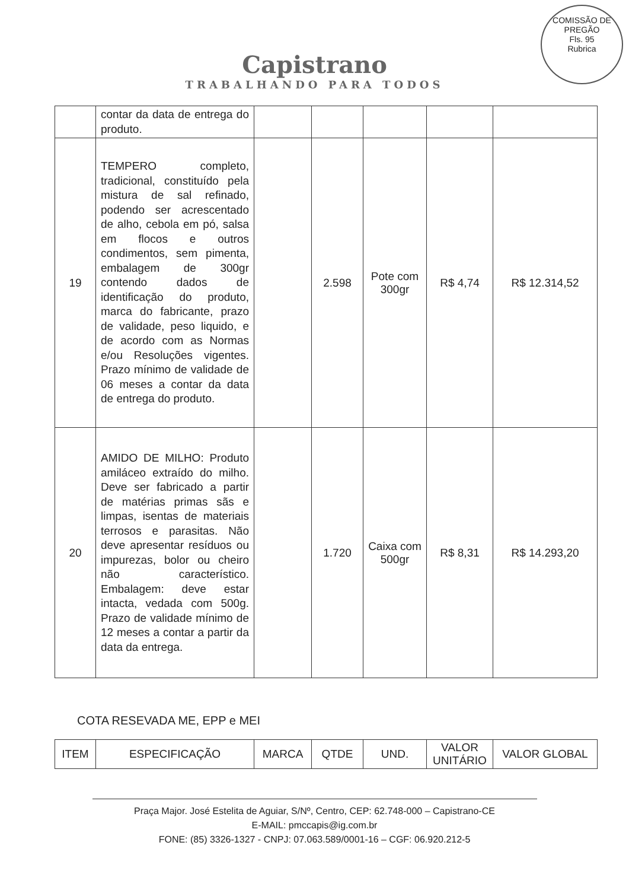Capistrano
TRABALHANDO PARA TODOS
COMISSÃO DE PREGÃO
Fls. 95
Rubrica
| | contar da data de entrega do produto. | | | | | |
| 19 | TEMPERO completo, tradicional, constituído pela mistura de sal refinado, podendo ser acrescentado de alho, cebola em pó, salsa em flocos e outros condimentos, sem pimenta, embalagem de 300gr contendo dados de identificação do produto, marca do fabricante, prazo de validade, peso liquido, e de acordo com as Normas e/ou Resoluções vigentes. Prazo mínimo de validade de 06 meses a contar da data de entrega do produto. | | 2.598 | Pote com 300gr | R$ 4,74 | R$ 12.314,52 |
| 20 | AMIDO DE MILHO: Produto amiláceo extraído do milho. Deve ser fabricado a partir de matérias primas sãs e limpas, isentas de materiais terrosos e parasitas. Não deve apresentar resíduos ou impurezas, bolor ou cheiro não característico. Embalagem: deve estar intacta, vedada com 500g. Prazo de validade mínimo de 12 meses a contar a partir da data da entrega. | | 1.720 | Caixa com 500gr | R$ 8,31 | R$ 14.293,20 |
COTA RESEVADA ME, EPP e MEI
| ITEM | ESPECIFICAÇÃO | MARCA | QTDE | UND. | VALOR UNITÁRIO | VALOR GLOBAL |
| --- | --- | --- | --- | --- | --- | --- |
Praça Major. José Estelita de Aguiar, S/Nº, Centro, CEP: 62.748-000 – Capistrano-CE
E-MAIL: pmccapis@ig.com.br
FONE: (85) 3326-1327 - CNPJ: 07.063.589/0001-16 – CGF: 06.920.212-5